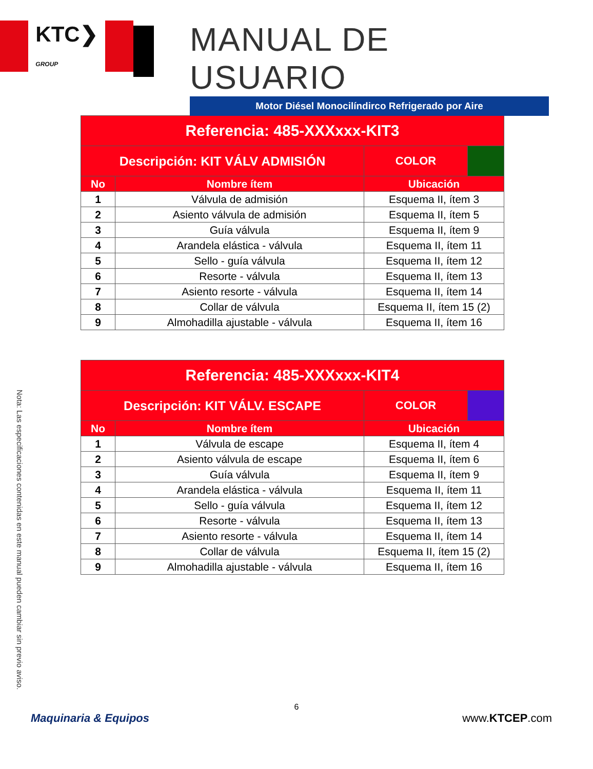KTC❯
GROUP
MANUAL DE USUARIO
Motor Diésel Monocilíndirco Refrigerado por Aire
| Referencia: 485-XXXxxx-KIT3 | | | |
| --- | --- | --- | --- |
| Descripción: KIT VÁLV ADMISIÓN | | COLOR | |
| No | Nombre ítem | Ubicación | |
| 1 | Válvula de admisión | Esquema II, ítem 3 | |
| 2 | Asiento válvula de admisión | Esquema II, ítem 5 | |
| 3 | Guía válvula | Esquema II, ítem 9 | |
| 4 | Arandela elástica - válvula | Esquema II, ítem 11 | |
| 5 | Sello - guía válvula | Esquema II, ítem 12 | |
| 6 | Resorte - válvula | Esquema II, ítem 13 | |
| 7 | Asiento resorte - válvula | Esquema II, ítem 14 | |
| 8 | Collar de válvula | Esquema II, ítem 15 (2) | |
| 9 | Almohadilla ajustable - válvula | Esquema II, ítem 16 | |
| Referencia: 485-XXXxxx-KIT4 | | | |
| --- | --- | --- | --- |
| Descripción: KIT VÁLV. ESCAPE | | COLOR | |
| No | Nombre ítem | Ubicación | |
| 1 | Válvula de escape | Esquema II, ítem 4 | |
| 2 | Asiento válvula de escape | Esquema II, ítem 6 | |
| 3 | Guía válvula | Esquema II, ítem 9 | |
| 4 | Arandela elástica - válvula | Esquema II, ítem 11 | |
| 5 | Sello - guía válvula | Esquema II, ítem 12 | |
| 6 | Resorte - válvula | Esquema II, ítem 13 | |
| 7 | Asiento resorte - válvula | Esquema II, ítem 14 | |
| 8 | Collar de válvula | Esquema II, ítem 15 (2) | |
| 9 | Almohadilla ajustable - válvula | Esquema II, ítem 16 | |
Nota: Las especificaciones contenidas en este manual pueden cambiar sin previo aviso.
6
Maquinaria & Equipos www.KTCEP.com